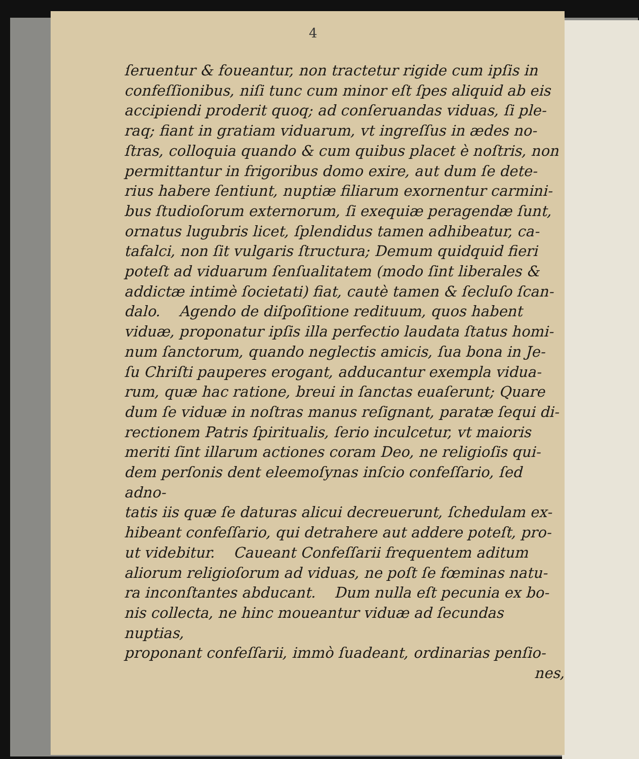4
ſeruentur & foueantur, non tractetur rigide cum ipſis in
confeſſionibus, niſi tunc cum minor eſt ſpes aliquid ab eis
accipiendi proderit quoq; ad conſeruandas viduas, ſi ple-
raq; fiant in gratiam viduarum, vt ingreſſus in ædes no-
ſtras, colloquia quando & cum quibus placet è noſtris, non
permittantur in frigoribus domo exire, aut dum ſe dete-
rius habere ſentiunt, nuptiæ filiarum exornentur carmini-
bus ſtudioſorum externorum, ſi exequiæ peragendæ ſunt,
ornatus lugubris licet, ſplendidus tamen adhibeatur, ca-
tafalci, non ſit vulgaris ſtructura; Demum quidquid fieri
poteſt ad viduarum ſenſualitatem (modo ſint liberales &
addictæ intimè ſocietati) fiat, cautè tamen & ſecluſo ſcan-
dalo. Agendo de diſpoſitione redituum, quos habent
viduæ, proponatur ipſis illa perfectio laudata ſtatus homi-
num ſanctorum, quando neglectis amicis, ſua bona in Je-
ſu Chriſti pauperes erogant, adducantur exempla vidua-
rum, quæ hac ratione, breui in ſanctas euaſerunt; Quare
dum ſe viduæ in noſtras manus reſignant, paratæ ſequi di-
rectionem Patris ſpiritualis, ſerio inculcetur, vt maioris
meriti ſint illarum actiones coram Deo, ne religioſis qui-
dem perſonis dent eleemoſynas inſcio confeſſario, ſed adno-
tatis iis quæ ſe daturas alicui decreuerunt, ſchedulam ex-
hibeant confeſſario, qui detrahere aut addere poteſt, pro-
ut videbitur. Caueant Confeſſarii frequentem aditum
aliorum religioſorum ad viduas, ne poſt ſe fœminas natu-
ra inconſtantes abducant. Dum nulla eſt pecunia ex bo-
nis collecta, ne hinc moueantur viduæ ad ſecundas nuptias,
proponant confeſſarii, immò ſuadeant, ordinarias penſio-
nes,